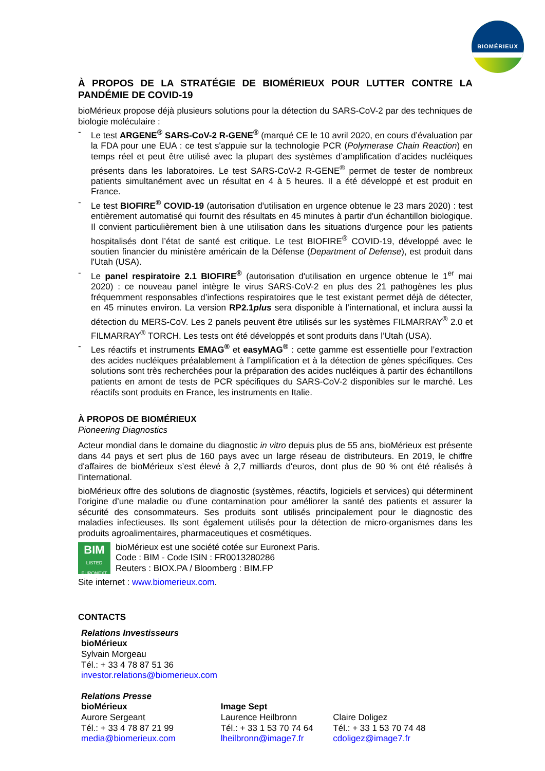BIOMÉRIEUX
À PROPOS DE LA STRATÉGIE DE BIOMÉRIEUX POUR LUTTER CONTRE LA PANDÉMIE DE COVID-19
bioMérieux propose déjà plusieurs solutions pour la détection du SARS-CoV-2 par des techniques de biologie moléculaire :
- Le test ARGENE<sup>®</sup> SARS-CoV-2 R-GENE<sup>®</sup> (marqué CE le 10 avril 2020, en cours d’évaluation par la FDA pour une EUA : ce test s'appuie sur la technologie PCR (Polymerase Chain Reaction) en temps réel et peut être utilisé avec la plupart des systèmes d’amplification d’acides nucléiques présents dans les laboratoires. Le test SARS-CoV-2 R-GENE<sup>®</sup> permet de tester de nombreux patients simultanément avec un résultat en 4 à 5 heures. Il a été développé et est produit en France.
- Le test BIOFIRE<sup>®</sup> COVID-19 (autorisation d'utilisation en urgence obtenue le 23 mars 2020) : test entièrement automatisé qui fournit des résultats en 45 minutes à partir d'un échantillon biologique. Il convient particulièrement bien à une utilisation dans les situations d'urgence pour les patients hospitalisés dont l’état de santé est critique. Le test BIOFIRE<sup>®</sup> COVID-19, développé avec le soutien financier du ministère américain de la Défense (Department of Defense), est produit dans l'Utah (USA).
- Le panel respiratoire 2.1 BIOFIRE<sup>®</sup> (autorisation d'utilisation en urgence obtenue le 1<sup>er</sup> mai 2020) : ce nouveau panel intègre le virus SARS-CoV-2 en plus des 21 pathogènes les plus fréquemment responsables d’infections respiratoires que le test existant permet déjà de détecter, en 45 minutes environ. La version RP2.1plus sera disponible à l’international, et inclura aussi la détection du MERS-CoV. Les 2 panels peuvent être utilisés sur les systèmes FILMARRAY<sup>®</sup> 2.0 et FILMARRAY<sup>®</sup> TORCH. Les tests ont été développés et sont produits dans l’Utah (USA).
- Les réactifs et instruments EMAG<sup>®</sup> et easyMAG<sup>®</sup> : cette gamme est essentielle pour l’extraction des acides nucléiques préalablement à l’amplification et à la détection de gènes spécifiques. Ces solutions sont très recherchées pour la préparation des acides nucléiques à partir des échantillons patients en amont de tests de PCR spécifiques du SARS-CoV-2 disponibles sur le marché. Les réactifs sont produits en France, les instruments en Italie.
À PROPOS DE BIOMÉRIEUX
Pioneering Diagnostics
Acteur mondial dans le domaine du diagnostic in vitro depuis plus de 55 ans, bioMérieux est présente dans 44 pays et sert plus de 160 pays avec un large réseau de distributeurs. En 2019, le chiffre d'affaires de bioMérieux s’est élevé à 2,7 milliards d'euros, dont plus de 90 % ont été réalisés à l’international.
bioMérieux offre des solutions de diagnostic (systèmes, réactifs, logiciels et services) qui déterminent l’origine d’une maladie ou d’une contamination pour améliorer la santé des patients et assurer la sécurité des consommateurs. Ses produits sont utilisés principalement pour le diagnostic des maladies infectieuses. Ils sont également utilisés pour la détection de micro-organismes dans les produits agroalimentaires, pharmaceutiques et cosmétiques.
BIM
LISTED
EURONEXT
bioMérieux est une société cotée sur Euronext Paris.
Code : BIM - Code ISIN : FR0013280286
Reuters : BIOX.PA / Bloomberg : BIM.FP
Site internet : www.biomerieux.com.
CONTACTS
Relations Investisseurs
bioMérieux
Sylvain Morgeau
Tél.: + 33 4 78 87 51 36
investor.relations@biomerieux.com
Relations Presse
bioMérieux
Aurore Sergeant
Tél.: + 33 4 78 87 21 99
media@biomerieux.com
Image Sept
Laurence Heilbronn
Tél.: + 33 1 53 70 74 64
lheilbronn@image7.fr
Claire Doligez
Tél.: + 33 1 53 70 74 48
cdoligez@image7.fr